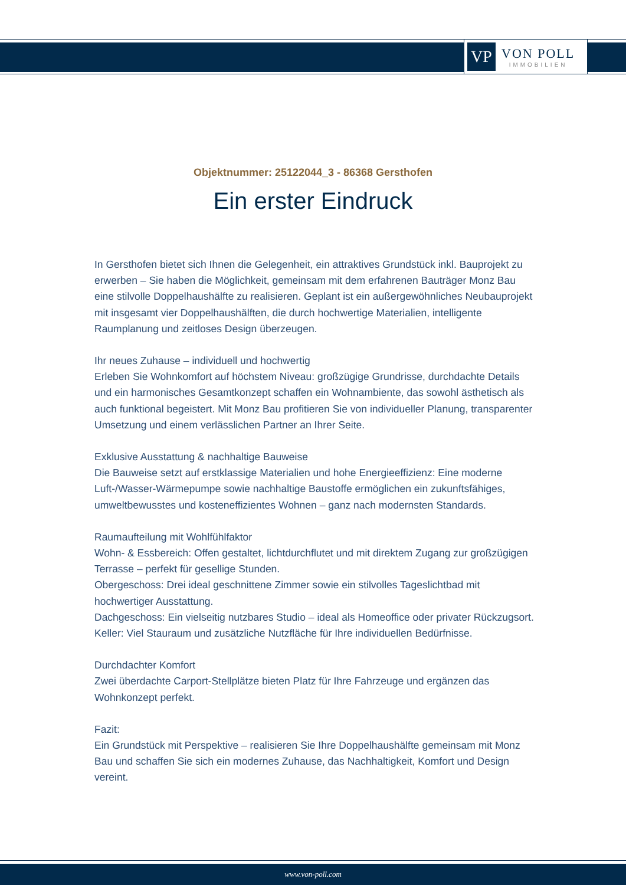VP
VON POLL
IMMOBILIEN
Objektnummer: 25122044_3 - 86368 Gersthofen
Ein erster Eindruck
In Gersthofen bietet sich Ihnen die Gelegenheit, ein attraktives Grundstück inkl. Bauprojekt zu erwerben – Sie haben die Möglichkeit, gemeinsam mit dem erfahrenen Bauträger Monz Bau eine stilvolle Doppelhaushälfte zu realisieren. Geplant ist ein außergewöhnliches Neubauprojekt mit insgesamt vier Doppelhaushälften, die durch hochwertige Materialien, intelligente Raumplanung und zeitloses Design überzeugen.
Ihr neues Zuhause – individuell und hochwertig
Erleben Sie Wohnkomfort auf höchstem Niveau: großzügige Grundrisse, durchdachte Details und ein harmonisches Gesamtkonzept schaffen ein Wohnambiente, das sowohl ästhetisch als auch funktional begeistert. Mit Monz Bau profitieren Sie von individueller Planung, transparenter Umsetzung und einem verlässlichen Partner an Ihrer Seite.
Exklusive Ausstattung & nachhaltige Bauweise
Die Bauweise setzt auf erstklassige Materialien und hohe Energieeffizienz: Eine moderne Luft-/Wasser-Wärmepumpe sowie nachhaltige Baustoffe ermöglichen ein zukunftsfähiges, umweltbewusstes und kosteneffizientes Wohnen – ganz nach modernsten Standards.
Raumaufteilung mit Wohlfühlfaktor
Wohn- & Essbereich: Offen gestaltet, lichtdurchflutet und mit direktem Zugang zur großzügigen Terrasse – perfekt für gesellige Stunden.
Obergeschoss: Drei ideal geschnittene Zimmer sowie ein stilvolles Tageslichtbad mit hochwertiger Ausstattung.
Dachgeschoss: Ein vielseitig nutzbares Studio – ideal als Homeoffice oder privater Rückzugsort.
Keller: Viel Stauraum und zusätzliche Nutzfläche für Ihre individuellen Bedürfnisse.
Durchdachter Komfort
Zwei überdachte Carport-Stellplätze bieten Platz für Ihre Fahrzeuge und ergänzen das Wohnkonzept perfekt.
Fazit:
Ein Grundstück mit Perspektive – realisieren Sie Ihre Doppelhaushälfte gemeinsam mit Monz Bau und schaffen Sie sich ein modernes Zuhause, das Nachhaltigkeit, Komfort und Design vereint.
www.von-poll.com